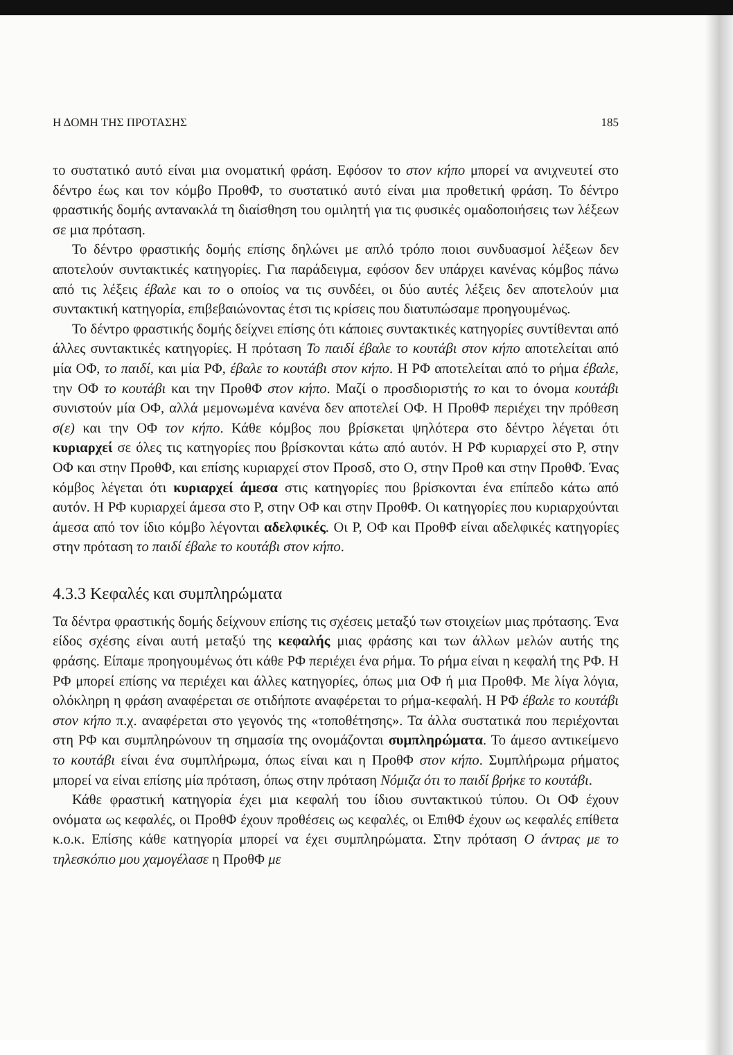Η ΔΟΜΗ ΤΗΣ ΠΡΟΤΑΣΗΣ 185
το συστατικό αυτό είναι μια ονοματική φράση. Εφόσον το στον κήπο μπορεί να ανιχνευτεί στο δέντρο έως και τον κόμβο ΠροθΦ, το συστατικό αυτό είναι μια προθετική φράση. Το δέντρο φραστικής δομής αντανακλά τη διαίσθηση του ομιλητή για τις φυσικές ομαδοποιήσεις των λέξεων σε μια πρόταση.
Το δέντρο φραστικής δομής επίσης δηλώνει με απλό τρόπο ποιοι συνδυασμοί λέξεων δεν αποτελούν συντακτικές κατηγορίες. Για παράδειγμα, εφόσον δεν υπάρχει κανένας κόμβος πάνω από τις λέξεις έβαλε και το ο οποίος να τις συνδέει, οι δύο αυτές λέξεις δεν αποτελούν μια συντακτική κατηγορία, επιβεβαιώνοντας έτσι τις κρίσεις που διατυπώσαμε προηγουμένως.
Το δέντρο φραστικής δομής δείχνει επίσης ότι κάποιες συντακτικές κατηγορίες συντίθενται από άλλες συντακτικές κατηγορίες. Η πρόταση Το παιδί έβαλε το κουτάβι στον κήπο αποτελείται από μία ΟΦ, το παιδί, και μία ΡΦ, έβαλε το κουτάβι στον κήπο. Η ΡΦ αποτελείται από το ρήμα έβαλε, την ΟΦ το κουτάβι και την ΠροθΦ στον κήπο. Μαζί ο προσδιοριστής το και το όνομα κουτάβι συνιστούν μία ΟΦ, αλλά μεμονωμένα κανένα δεν αποτελεί ΟΦ. Η ΠροθΦ περιέχει την πρόθεση σ(ε) και την ΟΦ τον κήπο. Κάθε κόμβος που βρίσκεται ψηλότερα στο δέντρο λέγεται ότι κυριαρχεί σε όλες τις κατηγορίες που βρίσκονται κάτω από αυτόν. Η ΡΦ κυριαρχεί στο Ρ, στην ΟΦ και στην ΠροθΦ, και επίσης κυριαρχεί στον Προσδ, στο Ο, στην Προθ και στην ΠροθΦ. Ένας κόμβος λέγεται ότι κυριαρχεί άμεσα στις κατηγορίες που βρίσκονται ένα επίπεδο κάτω από αυτόν. Η ΡΦ κυριαρχεί άμεσα στο Ρ, στην ΟΦ και στην ΠροθΦ. Οι κατηγορίες που κυριαρχούνται άμεσα από τον ίδιο κόμβο λέγονται αδελφικές. Οι Ρ, ΟΦ και ΠροθΦ είναι αδελφικές κατηγορίες στην πρόταση το παιδί έβαλε το κουτάβι στον κήπο.
4.3.3 Κεφαλές και συμπληρώματα
Τα δέντρα φραστικής δομής δείχνουν επίσης τις σχέσεις μεταξύ των στοιχείων μιας πρότασης. Ένα είδος σχέσης είναι αυτή μεταξύ της κεφαλής μιας φράσης και των άλλων μελών αυτής της φράσης. Είπαμε προηγουμένως ότι κάθε ΡΦ περιέχει ένα ρήμα. Το ρήμα είναι η κεφαλή της ΡΦ. Η ΡΦ μπορεί επίσης να περιέχει και άλλες κατηγορίες, όπως μια ΟΦ ή μια ΠροθΦ. Με λίγα λόγια, ολόκληρη η φράση αναφέρεται σε οτιδήποτε αναφέρεται το ρήμα-κεφαλή. Η ΡΦ έβαλε το κουτάβι στον κήπο π.χ. αναφέρεται στο γεγονός της «τοποθέτησης». Τα άλλα συστατικά που περιέχονται στη ΡΦ και συμπληρώνουν τη σημασία της ονομάζονται συμπληρώματα. Το άμεσο αντικείμενο το κουτάβι είναι ένα συμπλήρωμα, όπως είναι και η ΠροθΦ στον κήπο. Συμπλήρωμα ρήματος μπορεί να είναι επίσης μία πρόταση, όπως στην πρόταση Νόμιζα ότι το παιδί βρήκε το κουτάβι.
Κάθε φραστική κατηγορία έχει μια κεφαλή του ίδιου συντακτικού τύπου. Οι ΟΦ έχουν ονόματα ως κεφαλές, οι ΠροθΦ έχουν προθέσεις ως κεφαλές, οι ΕπιθΦ έχουν ως κεφαλές επίθετα κ.ο.κ. Επίσης κάθε κατηγορία μπορεί να έχει συμπληρώματα. Στην πρόταση Ο άντρας με το τηλεσκόπιο μου χαμογέλασε η ΠροθΦ με